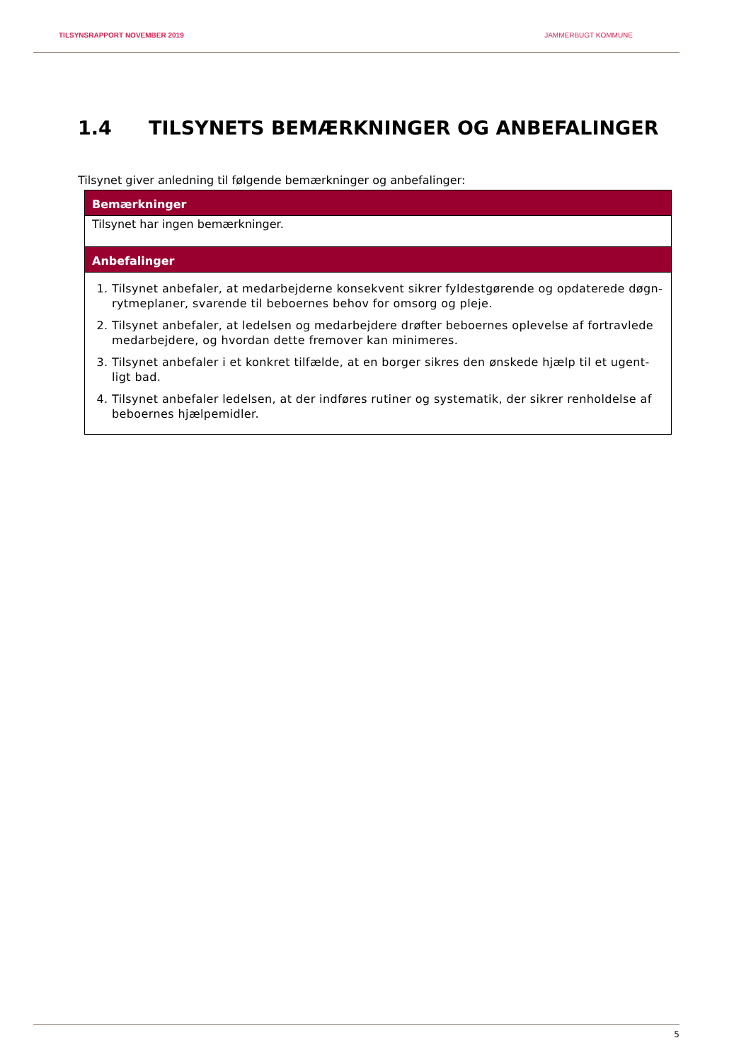TILSYNSRAPPORT NOVEMBER 2019 JAMMERBUGT KOMMUNE
1.4 TILSYNETS BEMÆRKNINGER OG ANBEFALINGER
Tilsynet giver anledning til følgende bemærkninger og anbefalinger:
| Bemærkninger |
| --- |
| Tilsynet har ingen bemærkninger. |
| Anbefalinger |
| 1. Tilsynet anbefaler, at medarbejderne konsekvent sikrer fyldestgørende og opdaterede døgn-rytmeplaner, svarende til beboernes behov for omsorg og pleje. 2. Tilsynet anbefaler, at ledelsen og medarbejdere drøfter beboernes oplevelse af fortravlede medarbejdere, og hvordan dette fremover kan minimeres. 3. Tilsynet anbefaler i et konkret tilfælde, at en borger sikres den ønskede hjælp til et ugent-ligt bad. 4. Tilsynet anbefaler ledelsen, at der indføres rutiner og systematik, der sikrer renholdelse af beboernes hjælpemidler. |
5